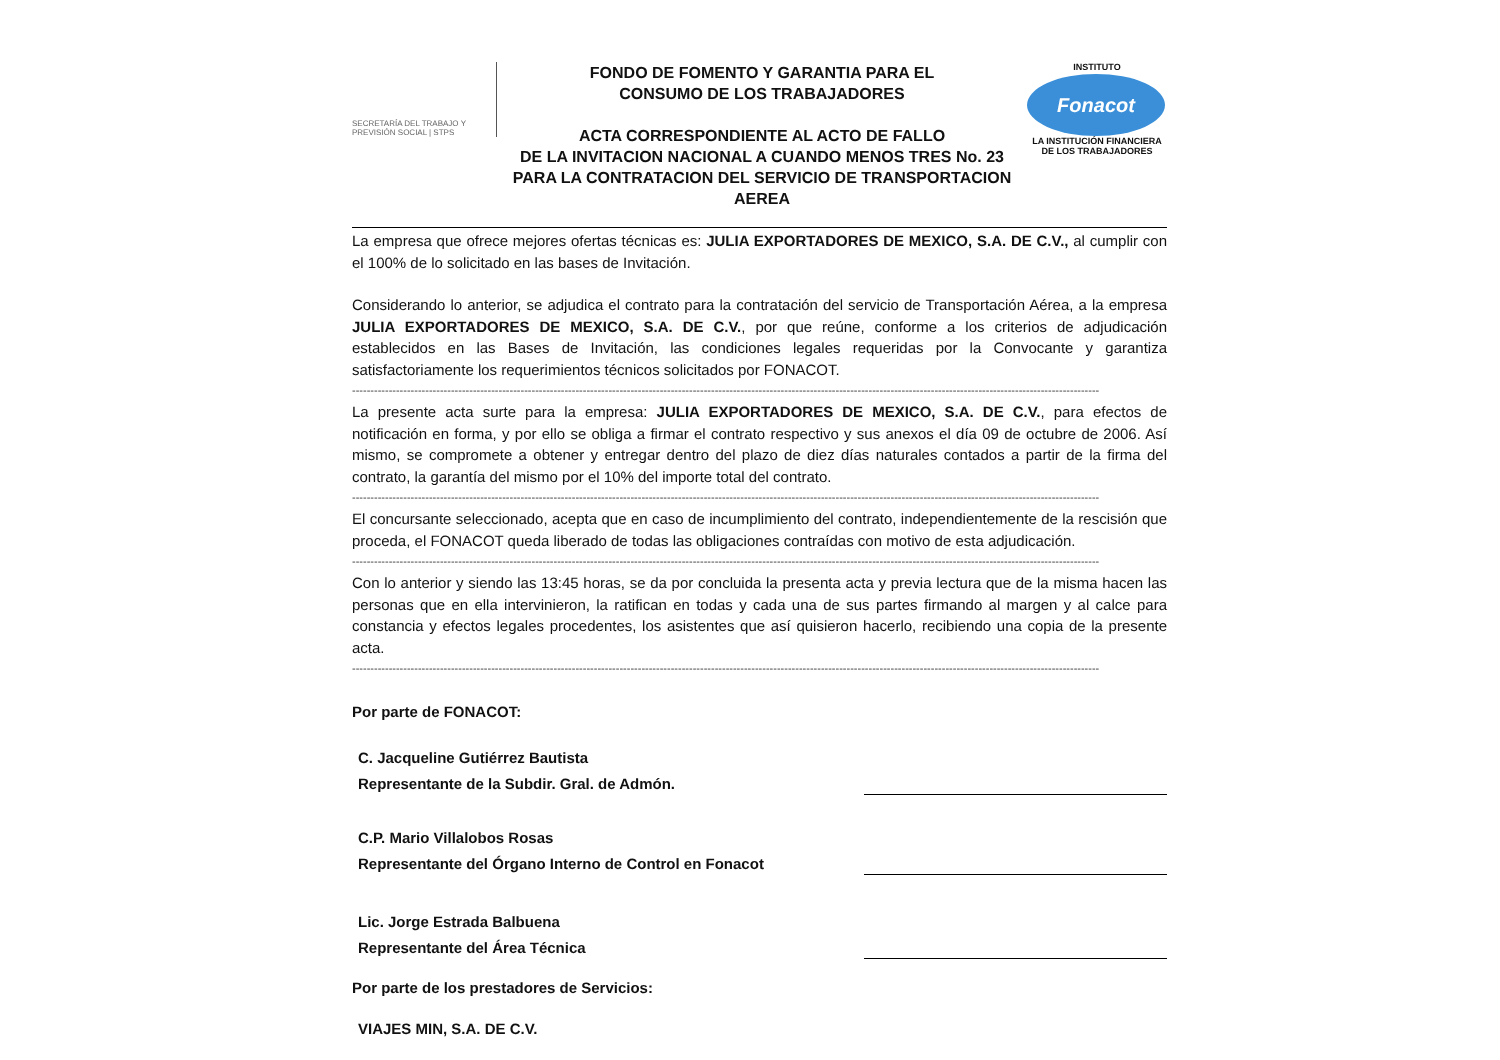SECRETARÍA DEL TRABAJO Y PREVISIÓN SOCIAL | STPS
FONDO DE FOMENTO Y GARANTIA PARA EL
CONSUMO DE LOS TRABAJADORES
ACTA CORRESPONDIENTE AL ACTO DE FALLO
DE LA INVITACION NACIONAL A CUANDO MENOS TRES No. 23
PARA LA CONTRATACION DEL SERVICIO DE TRANSPORTACION AEREA
INSTITUTO
Fonacot
LA INSTITUCIÓN FINANCIERA DE LOS TRABAJADORES
La empresa que ofrece mejores ofertas técnicas es: JULIA EXPORTADORES DE MEXICO, S.A. DE C.V., al cumplir con el 100% de lo solicitado en las bases de Invitación.
Considerando lo anterior, se adjudica el contrato para la contratación del servicio de Transportación Aérea, a la empresa JULIA EXPORTADORES DE MEXICO, S.A. DE C.V., por que reúne, conforme a los criterios de adjudicación establecidos en las Bases de Invitación, las condiciones legales requeridas por la Convocante y garantiza satisfactoriamente los requerimientos técnicos solicitados por FONACOT.
------------------------------------------------------------------------------------------------------------------------------------------------------------------------------------------------------------
La presente acta surte para la empresa: JULIA EXPORTADORES DE MEXICO, S.A. DE C.V., para efectos de notificación en forma, y por ello se obliga a firmar el contrato respectivo y sus anexos el día 09 de octubre de 2006. Así mismo, se compromete a obtener y entregar dentro del plazo de diez días naturales contados a partir de la firma del contrato, la garantía del mismo por el 10% del importe total del contrato.
------------------------------------------------------------------------------------------------------------------------------------------------------------------------------------------------------------
El concursante seleccionado, acepta que en caso de incumplimiento del contrato, independientemente de la rescisión que proceda, el FONACOT queda liberado de todas las obligaciones contraídas con motivo de esta adjudicación.
------------------------------------------------------------------------------------------------------------------------------------------------------------------------------------------------------------
Con lo anterior y siendo las 13:45 horas, se da por concluida la presenta acta y previa lectura que de la misma hacen las personas que en ella intervinieron, la ratifican en todas y cada una de sus partes firmando al margen y al calce para constancia y efectos legales procedentes, los asistentes que así quisieron hacerlo, recibiendo una copia de la presente acta.
------------------------------------------------------------------------------------------------------------------------------------------------------------------------------------------------------------
Por parte de FONACOT:
C. Jacqueline Gutiérrez Bautista
Representante de la Subdir. Gral. de Admón.
C.P. Mario Villalobos Rosas
Representante del Órgano Interno de Control en Fonacot
Lic. Jorge Estrada Balbuena
Representante del Área Técnica
Por parte de los prestadores de Servicios:
VIAJES MIN, S.A. DE C.V.